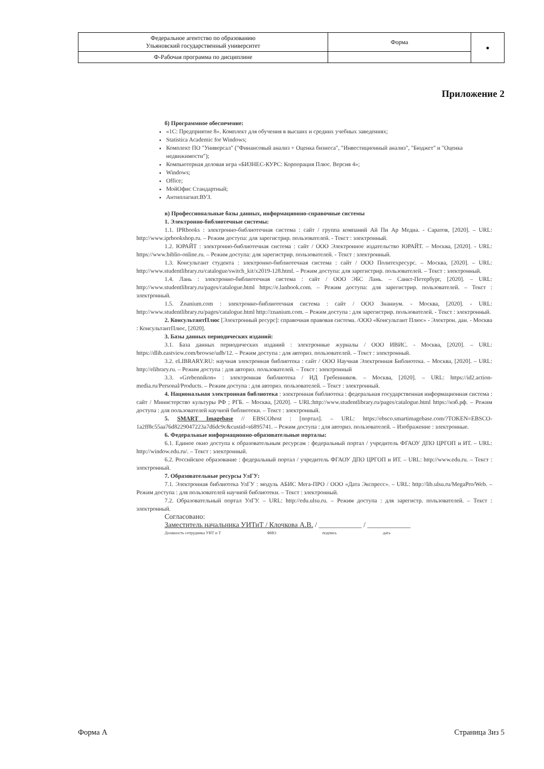| Федеральное агентство по образованию Ульяновский государственный университет | Форма | ● |
| Ф-Рабочая программа по дисциплине | | |
Приложение 2
б) Программное обеспечение:
«1С: Предприятие 8». Комплект для обучения в высших и средних учебных заведениях;
Statistica Academic for Windows;
Комплект ПО "Универсал" ("Финансовый анализ + Оценка бизнеса", "Инвестиционный анализ", "Бюджет" и "Оценка недвижимости");
Компьютерная деловая игра «БИЗНЕС-КУРС: Корпорация Плюс. Версия 4»;
Windows;
Office;
МойОфис Стандартный;
Антиплагиат.ВУЗ.
в) Профессиональные базы данных, информационно-справочные системы
1. Электронно-библиотечные системы:
1.1. IPRbooks : электронно-библиотечная система : сайт / группа компаний Ай Пи Ар Медиа. - Саратов, [2020]. – URL: http://www.iprbookshop.ru. – Режим доступа: для зарегистрир. пользователей. - Текст : электронный.
1.2. ЮРАЙТ : электронно-библиотечная система : сайт / ООО Электронное издательство ЮРАЙТ. – Москва, [2020]. - URL: https://www.biblio-online.ru. – Режим доступа: для зарегистрир. пользователей. - Текст : электронный.
1.3. Консультант студента : электронно-библиотечная система : сайт / ООО Политехресурс. – Москва, [2020]. – URL: http://www.studentlibrary.ru/catalogue/switch_kit/x2019-128.html. – Режим доступа: для зарегистрир. пользователей. – Текст : электронный.
1.4. Лань : электронно-библиотечная система : сайт / ООО ЭБС Лань. – Санкт-Петербург, [2020]. – URL: http://www.studentlibrary.ru/pages/catalogue.html https://e.lanbook.com. – Режим доступа: для зарегистрир. пользователей. – Текст : электронный.
1.5. Znanium.com : электронно-библиотечная система : сайт / ООО Знаниум. - Москва, [2020]. - URL: http://www.studentlibrary.ru/pages/catalogue.html http://znanium.com. – Режим доступа : для зарегистрир. пользователей. - Текст : электронный.
2. КонсультантПлюс [Электронный ресурс]: справочная правовая система. /ООО «Консультант Плюс» - Электрон. дан. - Москва : КонсультантПлюс, [2020].
3. Базы данных периодических изданий:
3.1. База данных периодических изданий : электронные журналы / ООО ИВИС. - Москва, [2020]. – URL: https://dlib.eastview.com/browse/udb/12. – Режим доступа : для авториз. пользователей. – Текст : электронный.
3.2. eLIBRARY.RU: научная электронная библиотека : сайт / ООО Научная Электронная Библиотека. – Москва, [2020]. – URL: http://elibrary.ru. – Режим доступа : для авториз. пользователей. – Текст : электронный
3.3. «Grebennikon» : электронная библиотека / ИД Гребенников. – Москва, [2020]. – URL: https://id2.action-media.ru/Personal/Products. – Режим доступа : для авториз. пользователей. – Текст : электронный.
4. Национальная электронная библиотека : электронная библиотека : федеральная государственная информационная система : сайт / Министерство культуры РФ ; РГБ. – Москва, [2020]. – URL:http://www.studentlibrary.ru/pages/catalogue.html https://нэб.рф. – Режим доступа : для пользователей научной библиотеки. – Текст : электронный.
5. SMART Imagebase // EBSCOhost : [портал]. – URL: https://ebsco.smartimagebase.com/?TOKEN=EBSCO-1a2ff8c55aa76d8229047223a7d6dc9c&custid=s6895741. – Режим доступа : для авториз. пользователей. – Изображение : электронные.
6. Федеральные информационно-образовательные порталы:
6.1. Единое окно доступа к образовательным ресурсам : федеральный портал / учредитель ФГАОУ ДПО ЦРГОП и ИТ. – URL: http://window.edu.ru/. – Текст : электронный.
6.2. Российское образование : федеральный портал / учредитель ФГАОУ ДПО ЦРГОП и ИТ. – URL: http://www.edu.ru. – Текст : электронный.
7. Образовательные ресурсы УлГУ:
7.1. Электронная библиотека УлГУ : модуль АБИС Мега-ПРО / ООО «Дата Экспресс». – URL: http://lib.ulsu.ru/MegaPro/Web. – Режим доступа : для пользователей научной библиотеки. – Текст : электронный.
7.2. Образовательный портал УлГУ. – URL: http://edu.ulsu.ru. – Режим доступа : для зарегистр. пользователей. – Текст : электронный.
Согласовано:
Заместитель начальника УИТиТ / Клочкова А.В. / ____________ / ____________
Должность сотрудника УИТ и Т ФИО подпись дата
Форма А Страница 3из 5